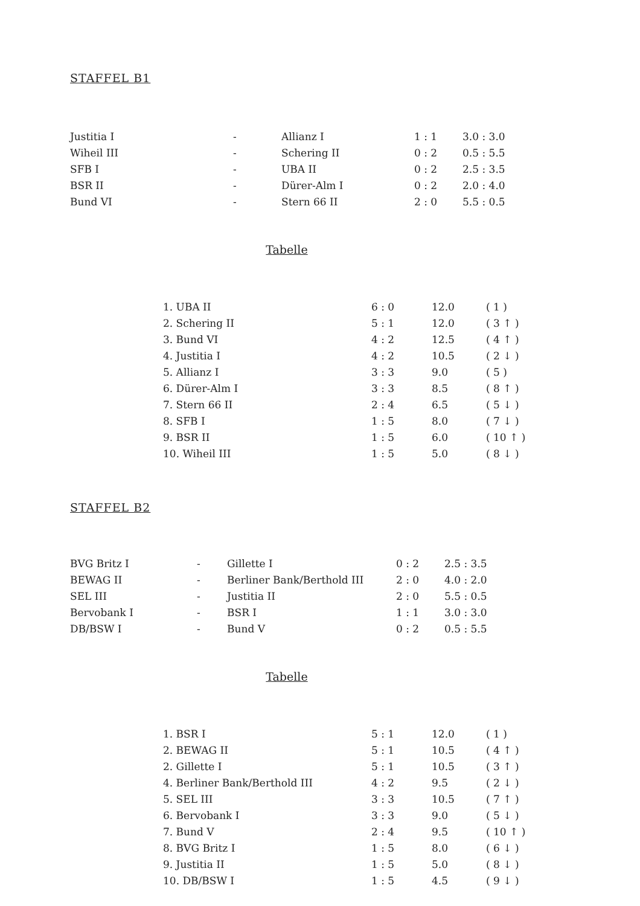STAFFEL B1
| Justitia I | - | Allianz I | 1 : 1 | 3.0 : 3.0 |
| Wiheil III | - | Schering II | 0 : 2 | 0.5 : 5.5 |
| SFB I | - | UBA II | 0 : 2 | 2.5 : 3.5 |
| BSR II | - | Dürer-Alm I | 0 : 2 | 2.0 : 4.0 |
| Bund VI | - | Stern 66 II | 2 : 0 | 5.5 : 0.5 |
Tabelle
| 1. UBA II | 6 : 0 | 12.0 | ( 1 ) |
| 2. Schering II | 5 : 1 | 12.0 | ( 3 ↑ ) |
| 3. Bund VI | 4 : 2 | 12.5 | ( 4 ↑ ) |
| 4. Justitia I | 4 : 2 | 10.5 | ( 2 ↓ ) |
| 5. Allianz I | 3 : 3 | 9.0 | ( 5 ) |
| 6. Dürer-Alm I | 3 : 3 | 8.5 | ( 8 ↑ ) |
| 7. Stern 66 II | 2 : 4 | 6.5 | ( 5 ↓ ) |
| 8. SFB I | 1 : 5 | 8.0 | ( 7 ↓ ) |
| 9. BSR II | 1 : 5 | 6.0 | ( 10 ↑ ) |
| 10. Wiheil III | 1 : 5 | 5.0 | ( 8 ↓ ) |
STAFFEL B2
| BVG Britz I | - | Gillette I | 0 : 2 | 2.5 : 3.5 |
| BEWAG II | - | Berliner Bank/Berthold III | 2 : 0 | 4.0 : 2.0 |
| SEL III | - | Justitia II | 2 : 0 | 5.5 : 0.5 |
| Bervobank I | - | BSR I | 1 : 1 | 3.0 : 3.0 |
| DB/BSW I | - | Bund V | 0 : 2 | 0.5 : 5.5 |
Tabelle
| 1. BSR I | 5 : 1 | 12.0 | ( 1 ) |
| 2. BEWAG II | 5 : 1 | 10.5 | ( 4 ↑ ) |
| 2. Gillette I | 5 : 1 | 10.5 | ( 3 ↑ ) |
| 4. Berliner Bank/Berthold III | 4 : 2 | 9.5 | ( 2 ↓ ) |
| 5. SEL III | 3 : 3 | 10.5 | ( 7 ↑ ) |
| 6. Bervobank I | 3 : 3 | 9.0 | ( 5 ↓ ) |
| 7. Bund V | 2 : 4 | 9.5 | ( 10 ↑ ) |
| 8. BVG Britz I | 1 : 5 | 8.0 | ( 6 ↓ ) |
| 9. Justitia II | 1 : 5 | 5.0 | ( 8 ↓ ) |
| 10. DB/BSW I | 1 : 5 | 4.5 | ( 9 ↓ ) |